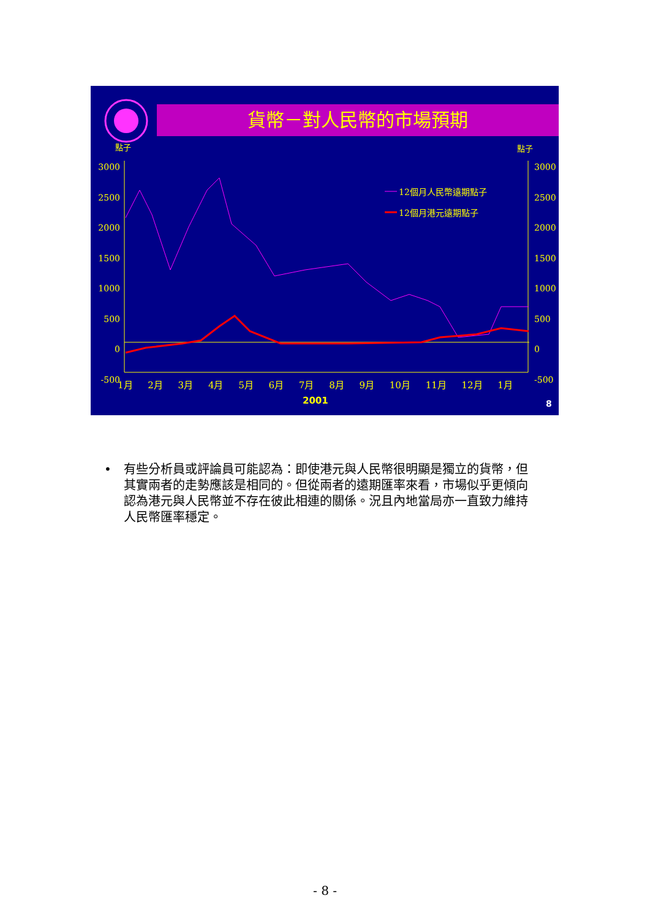貨幣－對人民幣的市場預期
點子 點子
3000 2500 2000 1500 1000 500 0 -500
3000 2500 2000 1500 1000 500 0 -500
12個月人民幣遠期點子
12個月港元遠期點子
1月 2月 3月 4月 5月 6月 7月 8月 9月 10月 11月 12月 1月
2001 8
• 有些分析員或評論員可能認為：即使港元與人民幣很明顯是獨立的貨幣，但其實兩者的走勢應該是相同的。但從兩者的遠期匯率來看，市場似乎更傾向認為港元與人民幣並不存在彼此相連的關係。況且內地當局亦一直致力維持人民幣匯率穩定。
- 8 -